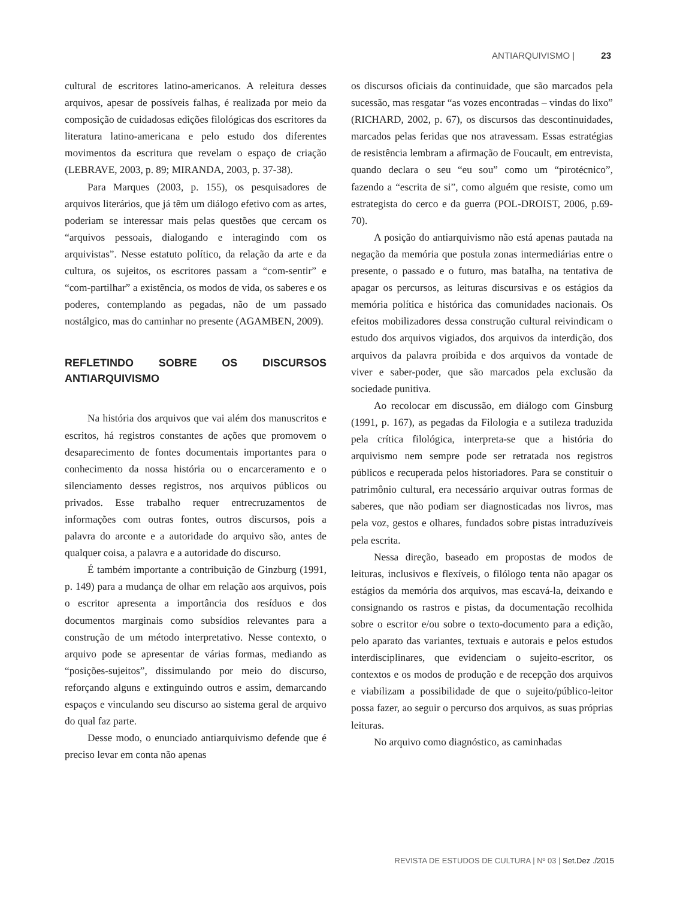ANTIARQUIVISMO | 23
cultural de escritores latino-americanos. A releitura desses arquivos, apesar de possíveis falhas, é realizada por meio da composição de cuidadosas edições filológicas dos escritores da literatura latino-americana e pelo estudo dos diferentes movimentos da escritura que revelam o espaço de criação (LEBRAVE, 2003, p. 89; MIRANDA, 2003, p. 37-38).
Para Marques (2003, p. 155), os pesquisadores de arquivos literários, que já têm um diálogo efetivo com as artes, poderiam se interessar mais pelas questões que cercam os “arquivos pessoais, dialogando e interagindo com os arquivistas”. Nesse estatuto político, da relação da arte e da cultura, os sujeitos, os escritores passam a “com-sentir” e “com-partilhar” a existência, os modos de vida, os saberes e os poderes, contemplando as pegadas, não de um passado nostálgico, mas do caminhar no presente (AGAMBEN, 2009).
REFLETINDO SOBRE OS DISCURSOS ANTIARQUIVISMO
Na história dos arquivos que vai além dos manuscritos e escritos, há registros constantes de ações que promovem o desaparecimento de fontes documentais importantes para o conhecimento da nossa história ou o encarceramento e o silenciamento desses registros, nos arquivos públicos ou privados. Esse trabalho requer entrecruzamentos de informações com outras fontes, outros discursos, pois a palavra do arconte e a autoridade do arquivo são, antes de qualquer coisa, a palavra e a autoridade do discurso.
É também importante a contribuição de Ginzburg (1991, p. 149) para a mudança de olhar em relação aos arquivos, pois o escritor apresenta a importância dos resíduos e dos documentos marginais como subsídios relevantes para a construção de um método interpretativo. Nesse contexto, o arquivo pode se apresentar de várias formas, mediando as “posições-sujeitos”, dissimulando por meio do discurso, reforçando alguns e extinguindo outros e assim, demarcando espaços e vinculando seu discurso ao sistema geral de arquivo do qual faz parte.
Desse modo, o enunciado antiarquivismo defende que é preciso levar em conta não apenas
os discursos oficiais da continuidade, que são marcados pela sucessão, mas resgatar “as vozes encontradas – vindas do lixo” (RICHARD, 2002, p. 67), os discursos das descontinuidades, marcados pelas feridas que nos atravessam. Essas estratégias de resistência lembram a afirmação de Foucault, em entrevista, quando declara o seu “eu sou” como um “pirotécnico”, fazendo a “escrita de si”, como alguém que resiste, como um estrategista do cerco e da guerra (POL-DROIST, 2006, p.69-70).
A posição do antiarquivismo não está apenas pautada na negação da memória que postula zonas intermediárias entre o presente, o passado e o futuro, mas batalha, na tentativa de apagar os percursos, as leituras discursivas e os estágios da memória política e histórica das comunidades nacionais. Os efeitos mobilizadores dessa construção cultural reivindicam o estudo dos arquivos vigiados, dos arquivos da interdição, dos arquivos da palavra proibida e dos arquivos da vontade de viver e saber-poder, que são marcados pela exclusão da sociedade punitiva.
Ao recolocar em discussão, em diálogo com Ginsburg (1991, p. 167), as pegadas da Filologia e a sutileza traduzida pela crítica filológica, interpreta-se que a história do arquivismo nem sempre pode ser retratada nos registros públicos e recuperada pelos historiadores. Para se constituir o patrimônio cultural, era necessário arquivar outras formas de saberes, que não podiam ser diagnosticadas nos livros, mas pela voz, gestos e olhares, fundados sobre pistas intraduzíveis pela escrita.
Nessa direção, baseado em propostas de modos de leituras, inclusivos e flexíveis, o filólogo tenta não apagar os estágios da memória dos arquivos, mas escavá-la, deixando e consignando os rastros e pistas, da documentação recolhida sobre o escritor e/ou sobre o texto-documento para a edição, pelo aparato das variantes, textuais e autorais e pelos estudos interdisciplinares, que evidenciam o sujeito-escritor, os contextos e os modos de produção e de recepção dos arquivos e viabilizam a possibilidade de que o sujeito/público-leitor possa fazer, ao seguir o percurso dos arquivos, as suas próprias leituras.
No arquivo como diagnóstico, as caminhadas
REVISTA DE ESTUDOS DE CULTURA | Nº 03 | Set.Dez ./2015